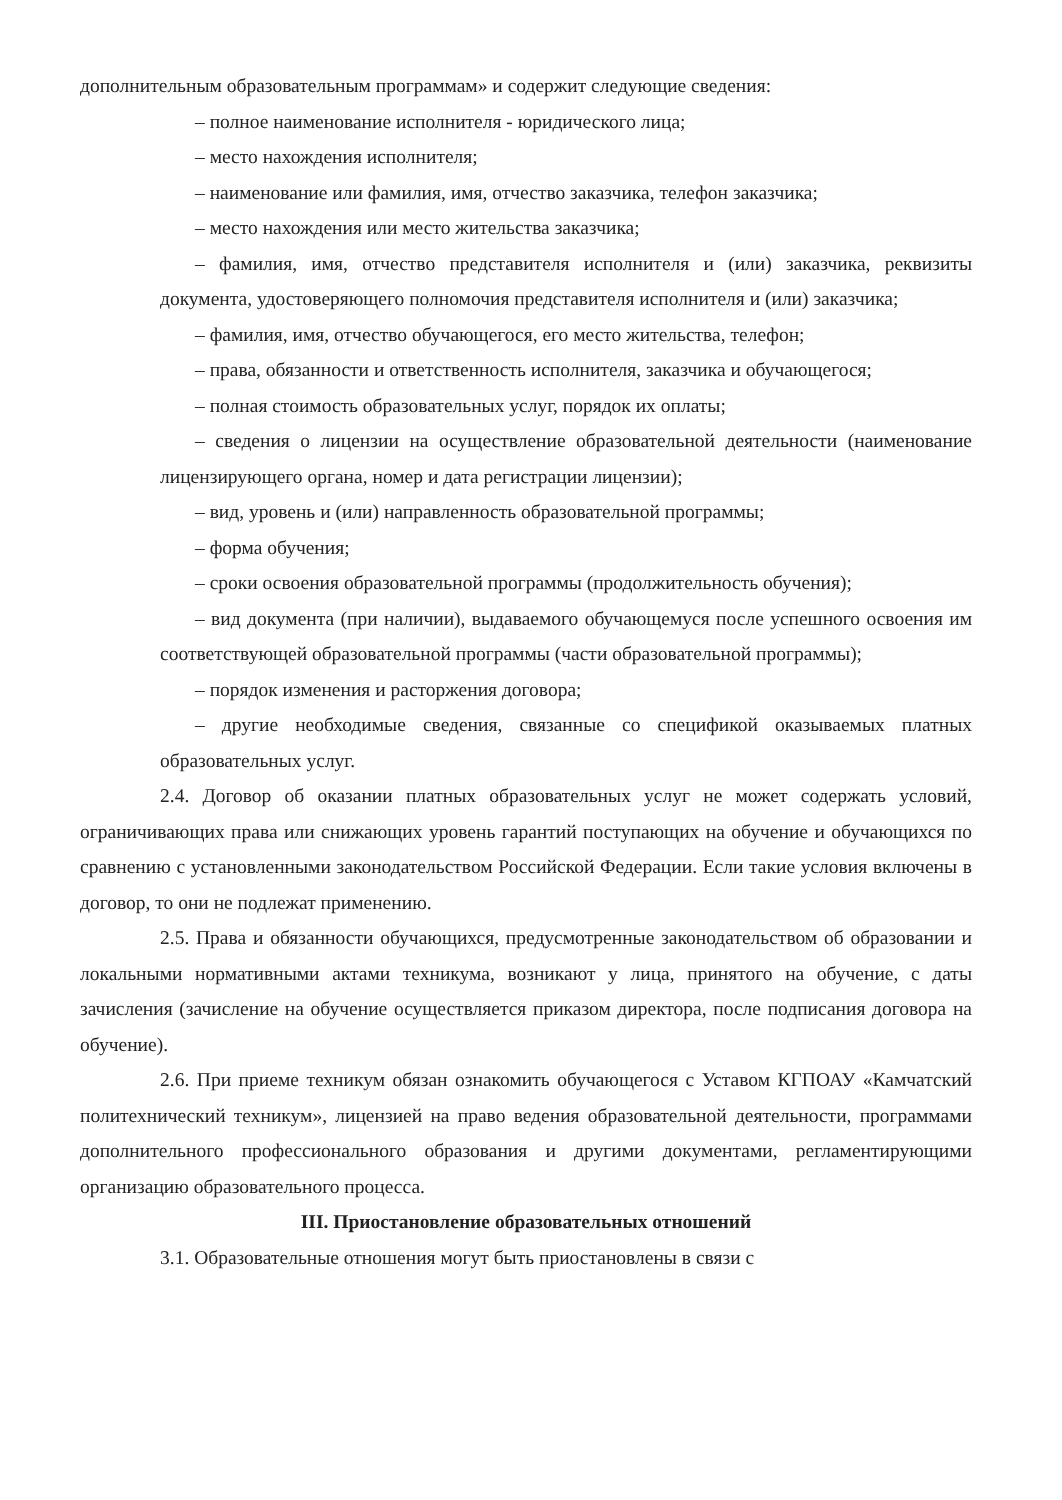дополнительным образовательным программам» и содержит следующие сведения:
– полное наименование исполнителя - юридического лица;
– место нахождения исполнителя;
– наименование или фамилия, имя, отчество заказчика, телефон заказчика;
– место нахождения или место жительства заказчика;
– фамилия, имя, отчество представителя исполнителя и (или) заказчика, реквизиты документа, удостоверяющего полномочия представителя исполнителя и (или) заказчика;
– фамилия, имя, отчество обучающегося, его место жительства, телефон;
– права, обязанности и ответственность исполнителя, заказчика и обучающегося;
– полная стоимость образовательных услуг, порядок их оплаты;
– сведения о лицензии на осуществление образовательной деятельности (наименование лицензирующего органа, номер и дата регистрации лицензии);
– вид, уровень и (или) направленность образовательной программы;
– форма обучения;
– сроки освоения образовательной программы (продолжительность обучения);
– вид документа (при наличии), выдаваемого обучающемуся после успешного освоения им соответствующей образовательной программы (части образовательной программы);
– порядок изменения и расторжения договора;
– другие необходимые сведения, связанные со спецификой оказываемых платных образовательных услуг.
2.4. Договор об оказании платных образовательных услуг не может содержать условий, ограничивающих права или снижающих уровень гарантий поступающих на обучение и обучающихся по сравнению с установленными законодательством Российской Федерации. Если такие условия включены в договор, то они не подлежат применению.
2.5. Права и обязанности обучающихся, предусмотренные законодательством об образовании и локальными нормативными актами техникума, возникают у лица, принятого на обучение, с даты зачисления (зачисление на обучение осуществляется приказом директора, после подписания договора на обучение).
2.6. При приеме техникум обязан ознакомить обучающегося с Уставом КГПОАУ «Камчатский политехнический техникум», лицензией на право ведения образовательной деятельности, программами дополнительного профессионального образования и другими документами, регламентирующими организацию образовательного процесса.
III. Приостановление образовательных отношений
3.1. Образовательные отношения могут быть приостановлены в связи с